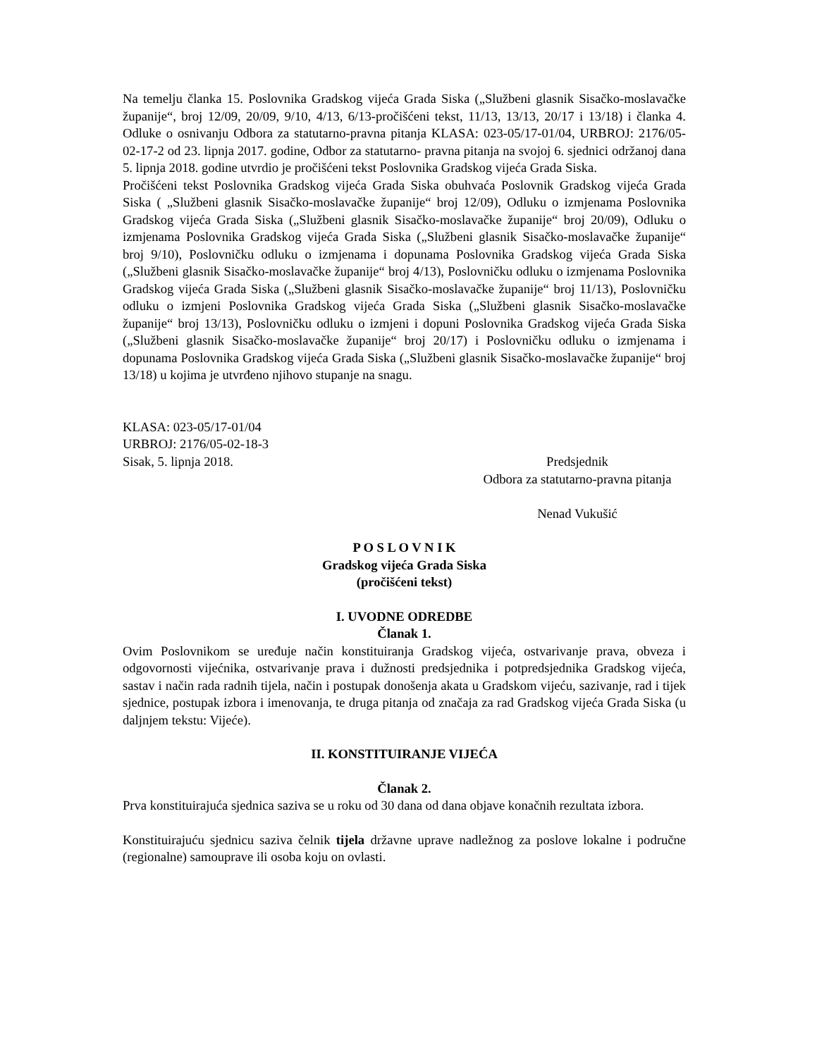Na temelju članka 15. Poslovnika Gradskog vijeća Grada Siska („Službeni glasnik Sisačko-moslavačke županije“, broj 12/09, 20/09, 9/10, 4/13, 6/13-pročišćeni tekst, 11/13, 13/13, 20/17 i 13/18) i članka 4. Odluke o osnivanju Odbora za statutarno-pravna pitanja KLASA: 023-05/17-01/04, URBROJ: 2176/05-02-17-2 od 23. lipnja 2017. godine, Odbor za statutarno- pravna pitanja na svojoj 6. sjednici održanoj dana 5. lipnja 2018. godine utvrdio je pročišćeni tekst Poslovnika Gradskog vijeća Grada Siska.
Pročišćeni tekst Poslovnika Gradskog vijeća Grada Siska obuhvaća Poslovnik Gradskog vijeća Grada Siska ( „Službeni glasnik Sisačko-moslavačke županije“ broj 12/09), Odluku o izmjenama Poslovnika Gradskog vijeća Grada Siska („Službeni glasnik Sisačko-moslavačke županije“ broj 20/09), Odluku o izmjenama Poslovnika Gradskog vijeća Grada Siska („Službeni glasnik Sisačko-moslavačke županije“ broj 9/10), Poslovničku odluku o izmjenama i dopunama Poslovnika Gradskog vijeća Grada Siska („Službeni glasnik Sisačko-moslavačke županije“ broj 4/13), Poslovničku odluku o izmjenama Poslovnika Gradskog vijeća Grada Siska („Službeni glasnik Sisačko-moslavačke županije“ broj 11/13), Poslovničku odluku o izmjeni Poslovnika Gradskog vijeća Grada Siska („Službeni glasnik Sisačko-moslavačke županije“ broj 13/13), Poslovničku odluku o izmjeni i dopuni Poslovnika Gradskog vijeća Grada Siska („Službeni glasnik Sisačko-moslavačke županije“ broj 20/17) i Poslovničku odluku o izmjenama i dopunama Poslovnika Gradskog vijeća Grada Siska („Službeni glasnik Sisačko-moslavačke županije“ broj 13/18) u kojima je utvrđeno njihovo stupanje na snagu.
KLASA: 023-05/17-01/04
URBROJ: 2176/05-02-18-3
Sisak, 5. lipnja 2018.
Predsjednik
Odbora za statutarno-pravna pitanja
Nenad Vukušić
P O S L O V N I K
Gradskog vijeća Grada Siska
(pročišćeni tekst)
I. UVODNE ODREDBE
Članak 1.
Ovim Poslovnikom se uređuje način konstituiranja Gradskog vijeća, ostvarivanje prava, obveza i odgovornosti vijećnika, ostvarivanje prava i dužnosti predsjednika i potpredsjednika Gradskog vijeća, sastav i način rada radnih tijela, način i postupak donošenja akata u Gradskom vijeću, sazivanje, rad i tijek sjednice, postupak izbora i imenovanja, te druga pitanja od značaja za rad Gradskog vijeća Grada Siska (u daljnjem tekstu: Vijeće).
II. KONSTITUIRANJE VIJEĆA
Članak 2.
Prva konstituirajuća sjednica saziva se u roku od 30 dana od dana objave konačnih rezultata izbora.
Konstituirajuću sjednicu saziva čelnik tijela državne uprave nadležnog za poslove lokalne i područne (regionalne) samouprave ili osoba koju on ovlasti.